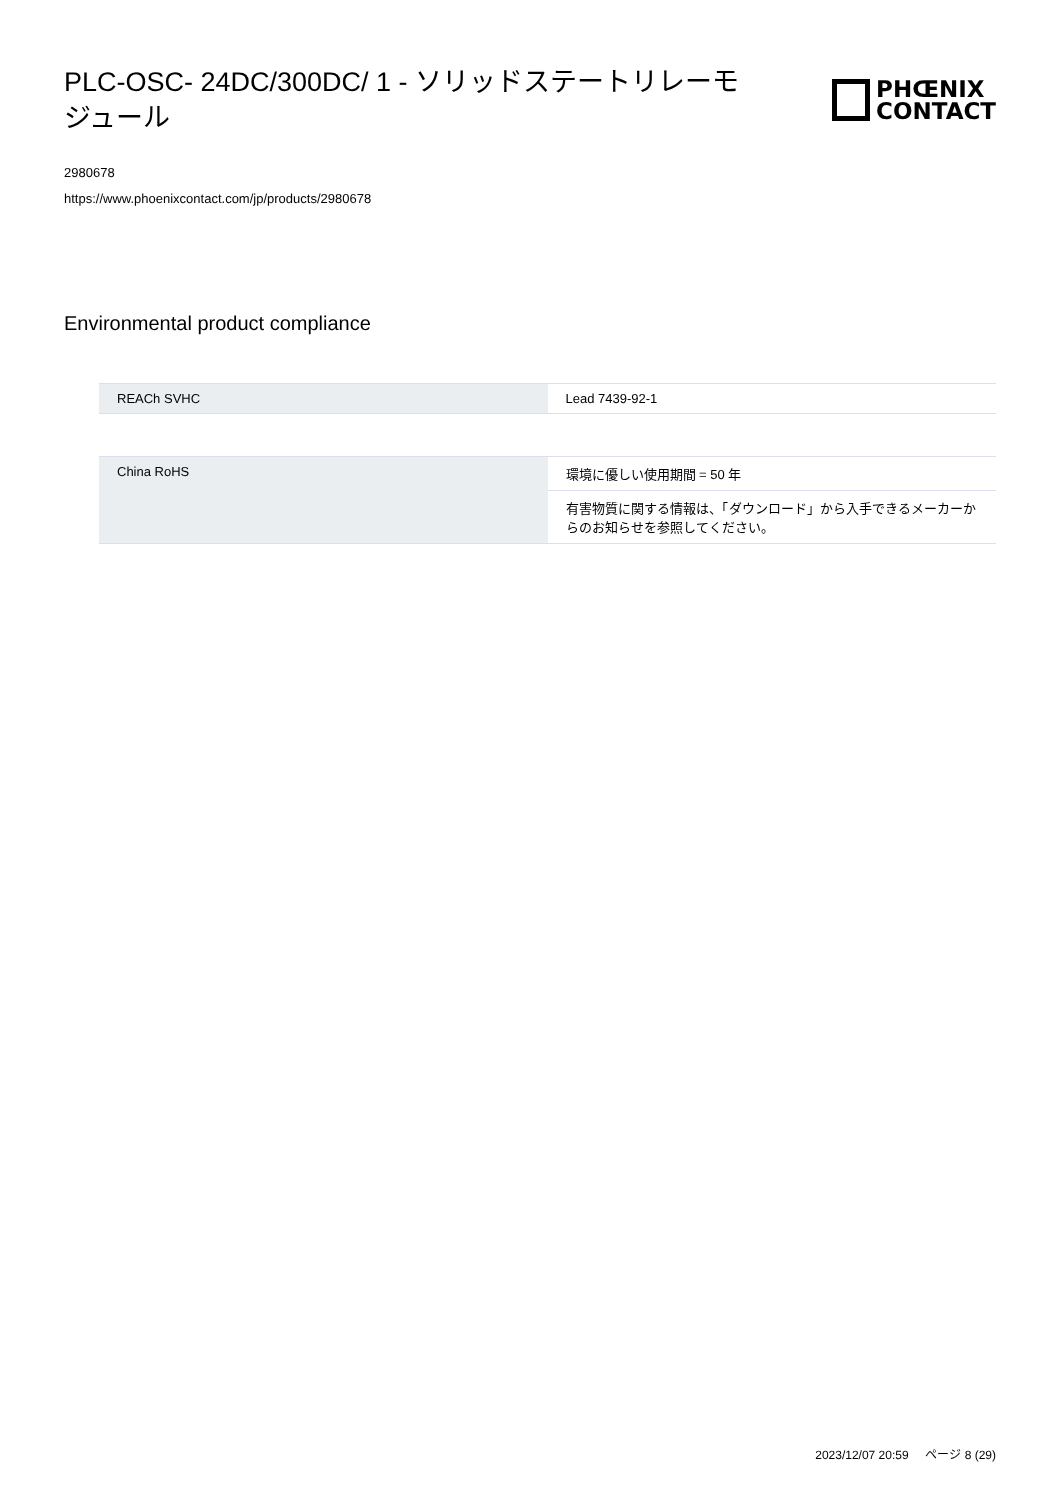PLC-OSC- 24DC/300DC/ 1 - ソリッドステートリレーモジュール
PHŒNIX
CONTACT
2980678
https://www.phoenixcontact.com/jp/products/2980678
Environmental product compliance
| REACh SVHC | Lead 7439-92-1 |
| China RoHS | 環境に優しい使用期間 = 50 年 |
| | 有害物質に関する情報は、「ダウンロード」から入手できるメーカーからのお知らせを参照してください。 |
2023/12/07 20:59 ページ 8 (29)